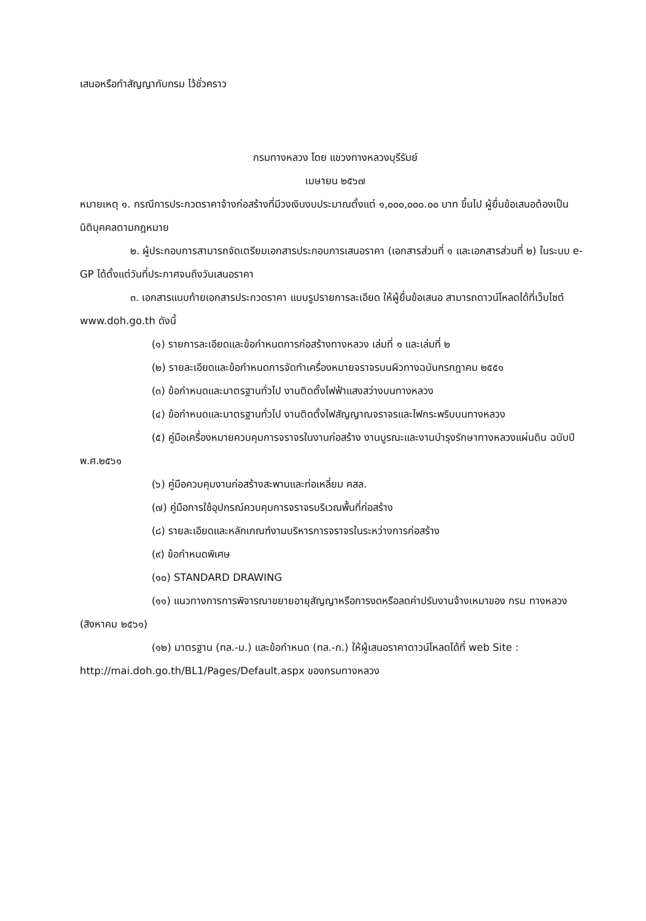เสนอหรือทำสัญญากับกรม ไว้ชั่วคราว
กรมทางหลวง โดย แขวงทางหลวงบุรีรัมย์
เมษายน ๒๕๖๗
หมายเหตุ ๑. กรณีการประกวดราคาจ้างก่อสร้างที่มีวงเงินงบประมาณตั้งแต่ ๑,๐๐๐,๐๐๐.๐๐ บาท ขึ้นไป ผู้ยื่นข้อเสนอต้องเป็นนิติบุคคลตามกฎหมาย
๒. ผู้ประกอบการสามารถจัดเตรียมเอกสารประกอบการเสนอราคา (เอกสารส่วนที่ ๑ และเอกสารส่วนที่ ๒) ในระบบ e-GP ได้ตั้งแต่วันที่ประกาศจนถึงวันเสนอราคา
๓. เอกสารแนบท้ายเอกสารประกวดราคา แบบรูปรายการละเอียด ให้ผู้ยื่นข้อเสนอ สามารถดาวน์โหลดได้ที่เว็บไซต์ www.doh.go.th ดังนี้
(๑) รายการละเอียดและข้อกำหนดการก่อสร้างทางหลวง เล่มที่ ๑ และเล่มที่ ๒
(๒) รายละเอียดและข้อกำหนดการจัดทำเครื่องหมายจราจรบนผิวทางฉบับกรกฎาคม ๒๕๕๑
(๓) ข้อกำหนดและมาตรฐานทั่วไป งานติดตั้งไฟฟ้าแสงสว่างบนทางหลวง
(๔) ข้อกำหนดและมาตรฐานทั่วไป งานติดตั้งไฟสัญญาณจราจรและไฟกระพริบบนทางหลวง
(๕) คู่มือเครื่องหมายควบคุมการจราจรในงานก่อสร้าง งานบูรณะและงานบำรุงรักษาทางหลวงแผ่นดิน ฉบับปี พ.ศ.๒๕๖๑
(๖) คู่มือควบคุมงานก่อสร้างสะพานและท่อเหลี่ยม คสล.
(๗) คู่มือการใช้อุปกรณ์ควบคุมการจราจรบริเวณพื้นที่ก่อสร้าง
(๘) รายละเอียดและหลักเกณฑ์งานบริหารการจราจรในระหว่างการก่อสร้าง
(๙) ข้อกำหนดพิเศษ
(๑๐) STANDARD DRAWING
(๑๑) แนวทางการการพิจารณาขยายอายุสัญญาหรือการงดหรือลดค่าปรับงานจ้างเหมาของ กรม ทางหลวง (สิงหาคม ๒๕๖๑)
(๑๒) มาตรฐาน (ทล.-ม.) และข้อกำหนด (ทล.-ก.) ให้ผู้เสนอราคาดาวน์โหลดได้ที่ web Site : http://mai.doh.go.th/BL1/Pages/Default.aspx ของกรมทางหลวง